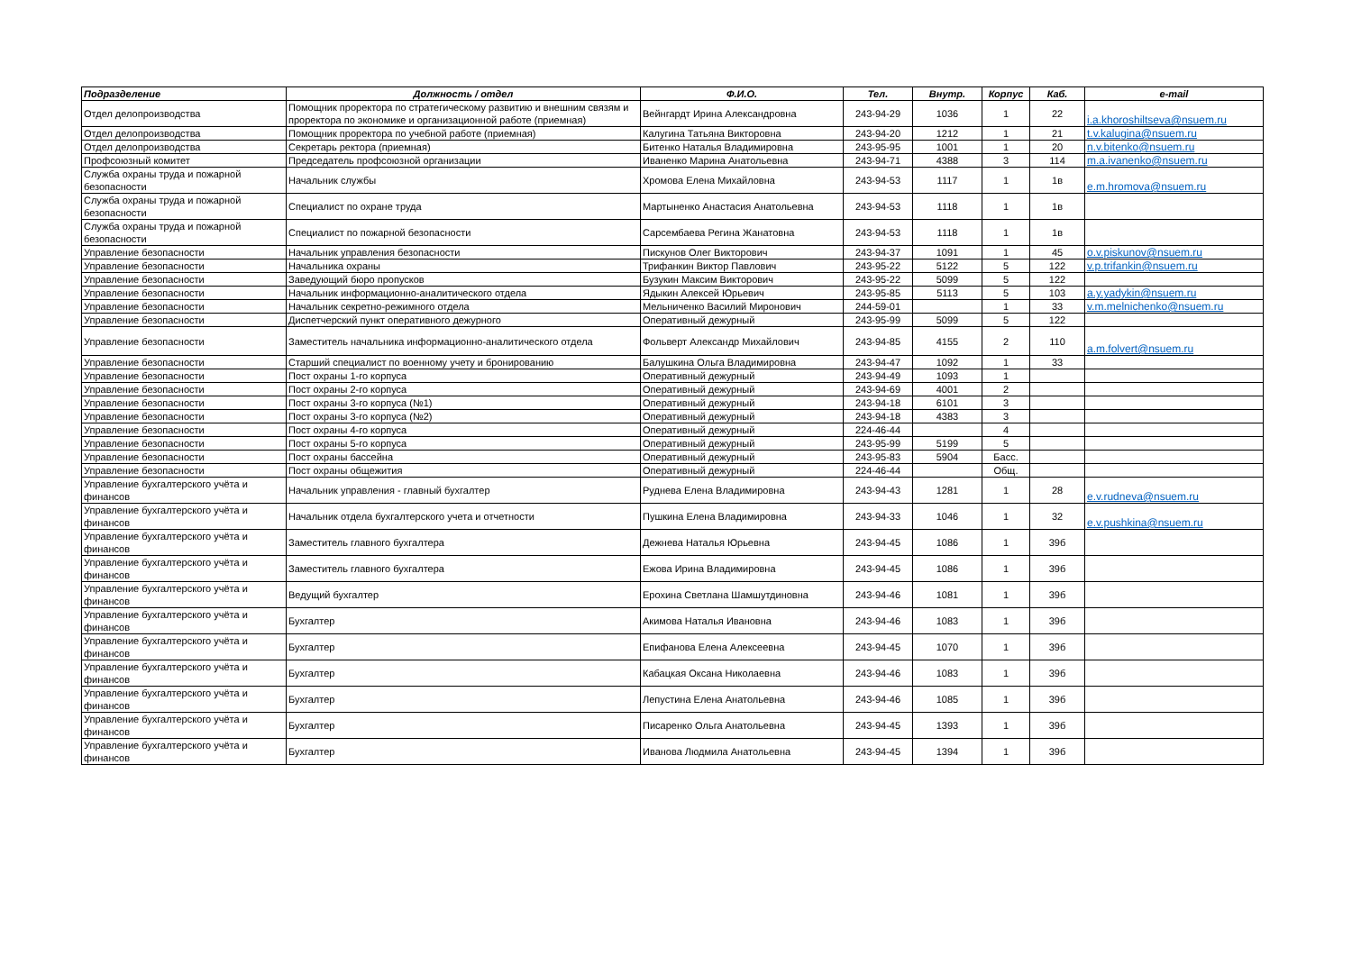| Подразделение | Должность / отдел | Ф.И.О. | Тел. | Внутр. | Корпус | Каб. | e-mail |
| --- | --- | --- | --- | --- | --- | --- | --- |
| Отдел делопроизводства | Помощник проректора по стратегическому развитию и внешним связям и проректора по экономике и организационной работе (приемная) | Вейнгардт Ирина Александровна | 243-94-29 | 1036 | 1 | 22 | i.a.khoroshiltseva@nsuem.ru |
| Отдел делопроизводства | Помощник проректора по учебной работе (приемная) | Калугина Татьяна Викторовна | 243-94-20 | 1212 | 1 | 21 | t.v.kalugina@nsuem.ru |
| Отдел делопроизводства | Секретарь ректора (приемная) | Битенко Наталья Владимировна | 243-95-95 | 1001 | 1 | 20 | n.v.bitenko@nsuem.ru |
| Профсоюзный комитет | Председатель профсоюзной организации | Иваненко Марина Анатольевна | 243-94-71 | 4388 | 3 | 114 | m.a.ivanenko@nsuem.ru |
| Служба охраны труда и пожарной безопасности | Начальник службы | Хромова Елена Михайловна | 243-94-53 | 1117 | 1 | 1в | e.m.hromova@nsuem.ru |
| Служба охраны труда и пожарной безопасности | Специалист по охране труда | Мартыненко Анастасия Анатольевна | 243-94-53 | 1118 | 1 | 1в | |
| Служба охраны труда и пожарной безопасности | Специалист по пожарной безопасности | Сарсембаева Регина Жанатовна | 243-94-53 | 1118 | 1 | 1в | |
| Управление безопасности | Начальник управления безопасности | Пискунов Олег Викторович | 243-94-37 | 1091 | 1 | 45 | o.v.piskunov@nsuem.ru |
| Управление безопасности | Начальника охраны | Трифанкин Виктор Павлович | 243-95-22 | 5122 | 5 | 122 | v.p.trifankin@nsuem.ru |
| Управление безопасности | Заведующий бюро пропусков | Бузукин Максим Викторович | 243-95-22 | 5099 | 5 | 122 | |
| Управление безопасности | Начальник информационно-аналитического отдела | Ядыкин Алексей Юрьевич | 243-95-85 | 5113 | 5 | 103 | a.y.yadykin@nsuem.ru |
| Управление безопасности | Начальник секретно-режимного отдела | Мельниченко Василий Миронович | 244-59-01 | | 1 | 33 | v.m.melnichenko@nsuem.ru |
| Управление безопасности | Диспетчерский пункт оперативного дежурного | Оперативный дежурный | 243-95-99 | 5099 | 5 | 122 | |
| Управление безопасности | Заместитель начальника информационно-аналитического отдела | Фольверт Александр Михайлович | 243-94-85 | 4155 | 2 | 110 | a.m.folvert@nsuem.ru |
| Управление безопасности | Старший специалист по военному учету и бронированию | Балушкина Ольга Владимировна | 243-94-47 | 1092 | 1 | 33 | |
| Управление безопасности | Пост охраны 1-го корпуса | Оперативный дежурный | 243-94-49 | 1093 | 1 | | |
| Управление безопасности | Пост охраны 2-го корпуса | Оперативный дежурный | 243-94-69 | 4001 | 2 | | |
| Управление безопасности | Пост охраны 3-го корпуса (№1) | Оперативный дежурный | 243-94-18 | 6101 | 3 | | |
| Управление безопасности | Пост охраны 3-го корпуса (№2) | Оперативный дежурный | 243-94-18 | 4383 | 3 | | |
| Управление безопасности | Пост охраны 4-го корпуса | Оперативный дежурный | 224-46-44 | | 4 | | |
| Управление безопасности | Пост охраны 5-го корпуса | Оперативный дежурный | 243-95-99 | 5199 | 5 | | |
| Управление безопасности | Пост охраны бассейна | Оперативный дежурный | 243-95-83 | 5904 | Басс. | | |
| Управление безопасности | Пост охраны общежития | Оперативный дежурный | 224-46-44 | | Общ. | | |
| Управление бухгалтерского учёта и финансов | Начальник управления - главный бухгалтер | Руднева Елена Владимировна | 243-94-43 | 1281 | 1 | 28 | e.v.rudneva@nsuem.ru |
| Управление бухгалтерского учёта и финансов | Начальник отдела бухгалтерского учета и отчетности | Пушкина Елена Владимировна | 243-94-33 | 1046 | 1 | 32 | e.v.pushkina@nsuem.ru |
| Управление бухгалтерского учёта и финансов | Заместитель главного бухгалтера | Дежнева Наталья Юрьевна | 243-94-45 | 1086 | 1 | 39б | |
| Управление бухгалтерского учёта и финансов | Заместитель главного бухгалтера | Ежова Ирина Владимировна | 243-94-45 | 1086 | 1 | 39б | |
| Управление бухгалтерского учёта и финансов | Ведущий бухгалтер | Ерохина Светлана Шамшутдиновна | 243-94-46 | 1081 | 1 | 39б | |
| Управление бухгалтерского учёта и финансов | Бухгалтер | Акимова Наталья Ивановна | 243-94-46 | 1083 | 1 | 39б | |
| Управление бухгалтерского учёта и финансов | Бухгалтер | Епифанова Елена Алексеевна | 243-94-45 | 1070 | 1 | 39б | |
| Управление бухгалтерского учёта и финансов | Бухгалтер | Кабацкая Оксана Николаевна | 243-94-46 | 1083 | 1 | 39б | |
| Управление бухгалтерского учёта и финансов | Бухгалтер | Лепустина Елена Анатольевна | 243-94-46 | 1085 | 1 | 39б | |
| Управление бухгалтерского учёта и финансов | Бухгалтер | Писаренко Ольга Анатольевна | 243-94-45 | 1393 | 1 | 39б | |
| Управление бухгалтерского учёта и финансов | Бухгалтер | Иванова Людмила Анатольевна | 243-94-45 | 1394 | 1 | 39б | |